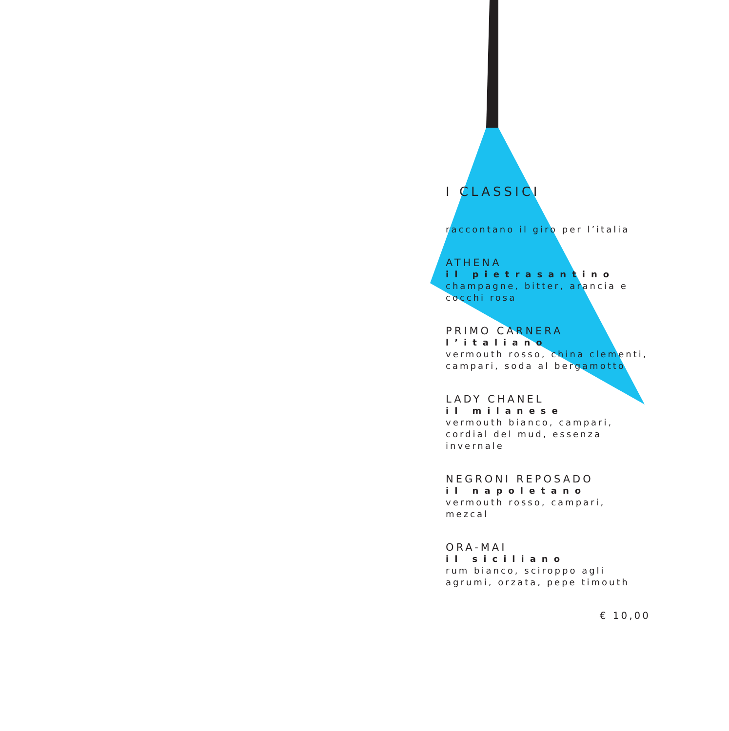I CLASSICI
raccontano il giro per l’italia
ATHENA
il pietrasantino
champagne, bitter, arancia e cocchi rosa
PRIMO CARNERA
l’italiano
vermouth rosso, china clementi, campari, soda al bergamotto
LADY CHANEL
il milanese
vermouth bianco, campari, cordial del mud, essenza invernale
NEGRONI REPOSADO
il napoletano
vermouth rosso, campari, mezcal
ORA-MAI
il siciliano
rum bianco, sciroppo agli agrumi, orzata, pepe timouth
€ 10,00